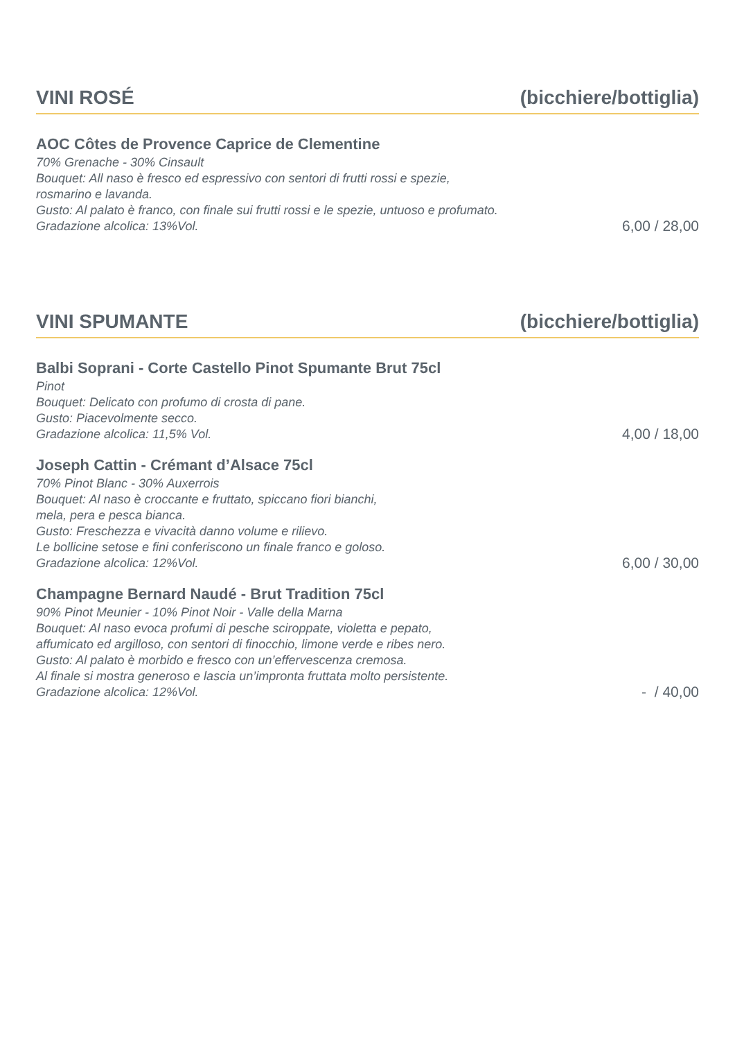VINI ROSÉ (bicchiere/bottiglia)
AOC Côtes de Provence Caprice de Clementine
70% Grenache - 30% Cinsault
Bouquet: All naso è fresco ed espressivo con sentori di frutti rossi e spezie,
rosmarino e lavanda.
Gusto: Al palato è franco, con finale sui frutti rossi e le spezie, untuoso e profumato.
Gradazione alcolica: 13%Vol.
6,00 / 28,00
VINI SPUMANTE (bicchiere/bottiglia)
Balbi Soprani - Corte Castello Pinot Spumante Brut 75cl
Pinot
Bouquet: Delicato con profumo di crosta di pane.
Gusto: Piacevolmente secco.
Gradazione alcolica: 11,5% Vol.
4,00 / 18,00
Joseph Cattin - Crémant d’Alsace 75cl
70% Pinot Blanc - 30% Auxerrois
Bouquet: Al naso è croccante e fruttato, spiccano fiori bianchi,
mela, pera e pesca bianca.
Gusto: Freschezza e vivacità danno volume e rilievo.
Le bollicine setose e fini conferiscono un finale franco e goloso.
Gradazione alcolica: 12%Vol.
6,00 / 30,00
Champagne Bernard Naudé - Brut Tradition 75cl
90% Pinot Meunier - 10% Pinot Noir - Valle della Marna
Bouquet: Al naso evoca profumi di pesche sciroppate, violetta e pepato,
affumicato ed argilloso, con sentori di finocchio, limone verde e ribes nero.
Gusto: Al palato è morbido e fresco con un’effervescenza cremosa.
Al finale si mostra generoso e lascia un’impronta fruttata molto persistente.
Gradazione alcolica: 12%Vol.
- / 40,00